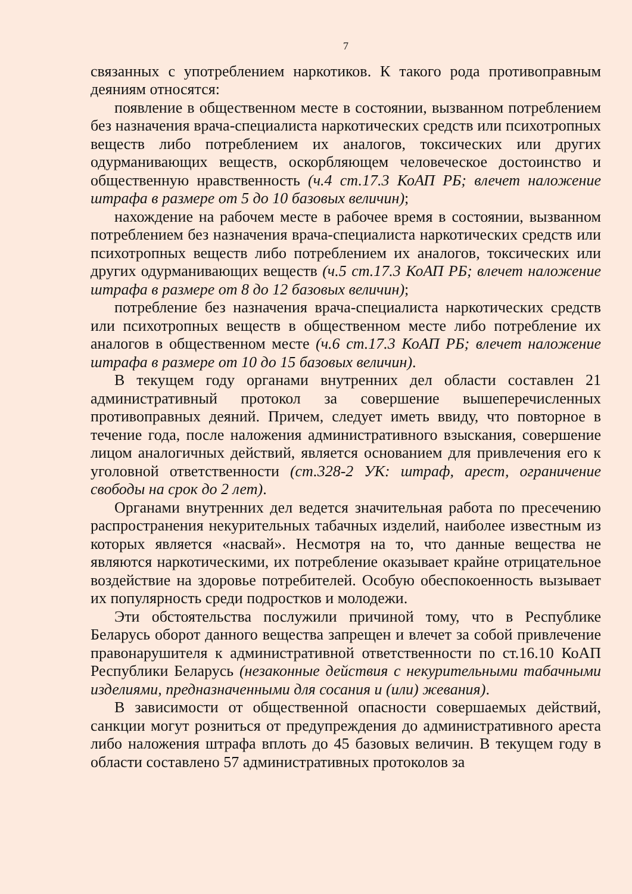7
связанных с употреблением наркотиков. К такого рода противоправным деяниям относятся:
появление в общественном месте в состоянии, вызванном потреблением без назначения врача-специалиста наркотических средств или психотропных веществ либо потреблением их аналогов, токсических или других одурманивающих веществ, оскорбляющем человеческое достоинство и общественную нравственность (ч.4 ст.17.3 КоАП РБ; влечет наложение штрафа в размере от 5 до 10 базовых величин);
нахождение на рабочем месте в рабочее время в состоянии, вызванном потреблением без назначения врача-специалиста наркотических средств или психотропных веществ либо потреблением их аналогов, токсических или других одурманивающих веществ (ч.5 ст.17.3 КоАП РБ; влечет наложение штрафа в размере от 8 до 12 базовых величин);
потребление без назначения врача-специалиста наркотических средств или психотропных веществ в общественном месте либо потребление их аналогов в общественном месте (ч.6 ст.17.3 КоАП РБ; влечет наложение штрафа в размере от 10 до 15 базовых величин).
В текущем году органами внутренних дел области составлен 21 административный протокол за совершение вышеперечисленных противоправных деяний. Причем, следует иметь ввиду, что повторное в течение года, после наложения административного взыскания, совершение лицом аналогичных действий, является основанием для привлечения его к уголовной ответственности (ст.328-2 УК: штраф, арест, ограничение свободы на срок до 2 лет).
Органами внутренних дел ведется значительная работа по пресечению распространения некурительных табачных изделий, наиболее известным из которых является «насвай». Несмотря на то, что данные вещества не являются наркотическими, их потребление оказывает крайне отрицательное воздействие на здоровье потребителей. Особую обеспокоенность вызывает их популярность среди подростков и молодежи.
Эти обстоятельства послужили причиной тому, что в Республике Беларусь оборот данного вещества запрещен и влечет за собой привлечение правонарушителя к административной ответственности по ст.16.10 КоАП Республики Беларусь (незаконные действия с некурительными табачными изделиями, предназначенными для сосания и (или) жевания).
В зависимости от общественной опасности совершаемых действий, санкции могут розниться от предупреждения до административного ареста либо наложения штрафа вплоть до 45 базовых величин. В текущем году в области составлено 57 административных протоколов за